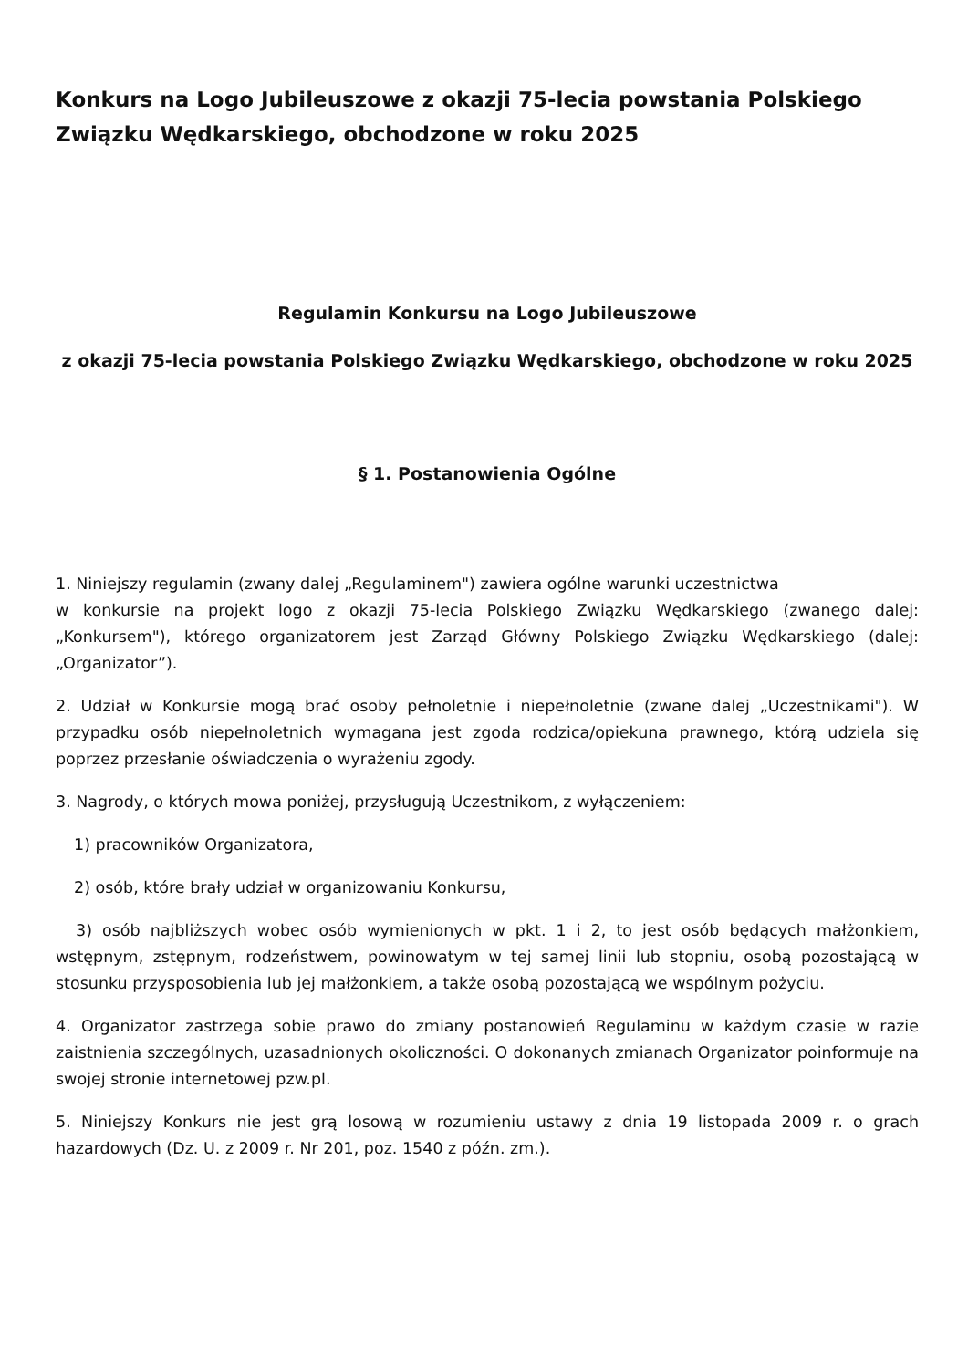Konkurs na Logo Jubileuszowe z okazji 75-lecia powstania Polskiego Związku Wędkarskiego, obchodzone w roku 2025
Regulamin Konkursu na Logo Jubileuszowe
z okazji 75-lecia powstania Polskiego Związku Wędkarskiego, obchodzone w roku 2025
§ 1. Postanowienia Ogólne
1. Niniejszy regulamin (zwany dalej „Regulaminem") zawiera ogólne warunki uczestnictwa
w konkursie na projekt logo z okazji 75-lecia Polskiego Związku Wędkarskiego (zwanego dalej: „Konkursem"), którego organizatorem jest Zarząd Główny Polskiego Związku Wędkarskiego (dalej: „Organizator”).
2. Udział w Konkursie mogą brać osoby pełnoletnie i niepełnoletnie (zwane dalej „Uczestnikami"). W przypadku osób niepełnoletnich wymagana jest zgoda rodzica/opiekuna prawnego, którą udziela się poprzez przesłanie oświadczenia o wyrażeniu zgody.
3. Nagrody, o których mowa poniżej, przysługują Uczestnikom, z wyłączeniem:
1) pracowników Organizatora,
2) osób, które brały udział w organizowaniu Konkursu,
3) osób najbliższych wobec osób wymienionych w pkt. 1 i 2, to jest osób będących małżonkiem, wstępnym, zstępnym, rodzeństwem, powinowatym w tej samej linii lub stopniu, osobą pozostającą w stosunku przysposobienia lub jej małżonkiem, a także osobą pozostającą we wspólnym pożyciu.
4. Organizator zastrzega sobie prawo do zmiany postanowień Regulaminu w każdym czasie w razie zaistnienia szczególnych, uzasadnionych okoliczności. O dokonanych zmianach Organizator poinformuje na swojej stronie internetowej pzw.pl.
5. Niniejszy Konkurs nie jest grą losową w rozumieniu ustawy z dnia 19 listopada 2009 r. o grach hazardowych (Dz. U. z 2009 r. Nr 201, poz. 1540 z późn. zm.).